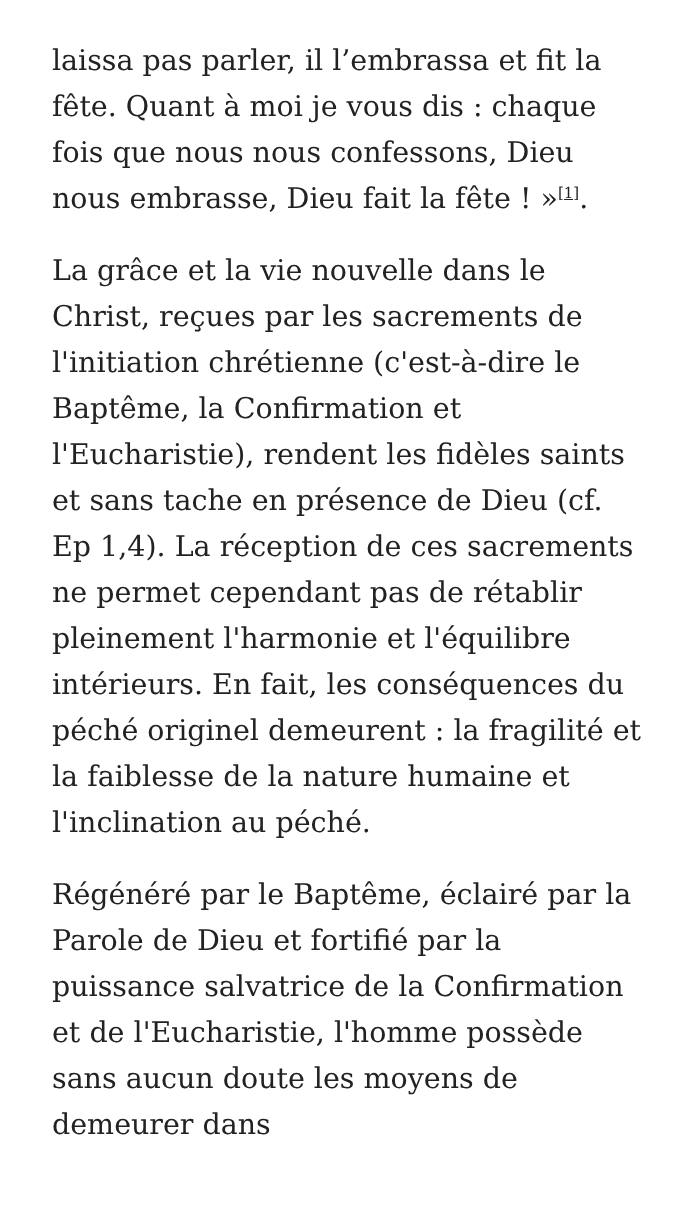laissa pas parler, il l’embrassa et fit la fête. Quant à moi je vous dis : chaque fois que nous nous confessons, Dieu nous embrasse, Dieu fait la fête ! »<sup>[1]</sup>.
La grâce et la vie nouvelle dans le Christ, reçues par les sacrements de l'initiation chrétienne (c'est-à-dire le Baptême, la Confirmation et l'Eucharistie), rendent les fidèles saints et sans tache en présence de Dieu (cf. Ep 1,4). La réception de ces sacrements ne permet cependant pas de rétablir pleinement l'harmonie et l'équilibre intérieurs. En fait, les conséquences du péché originel demeurent : la fragilité et la faiblesse de la nature humaine et l'inclination au péché.
Régénéré par le Baptême, éclairé par la Parole de Dieu et fortifié par la puissance salvatrice de la Confirmation et de l'Eucharistie, l'homme possède sans aucun doute les moyens de demeurer dans